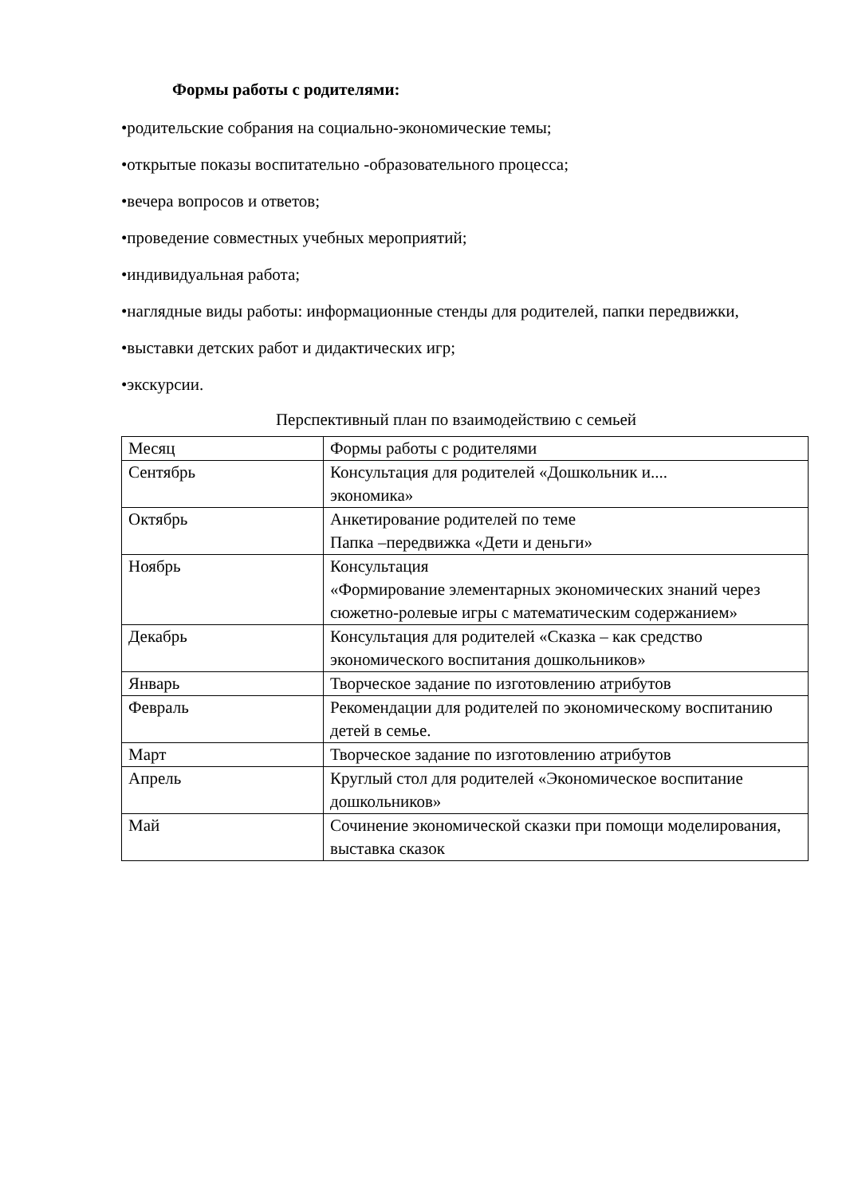Формы работы с родителями:
•родительские собрания на социально-экономические темы;
•открытые показы воспитательно -образовательного процесса;
•вечера вопросов и ответов;
•проведение совместных учебных мероприятий;
•индивидуальная работа;
•наглядные виды работы: информационные стенды для родителей, папки передвижки,
•выставки детских работ и дидактических игр;
•экскурсии.
Перспективный план по взаимодействию с семьей
| Месяц | Формы работы с родителями |
| Сентябрь | Консультация для родителей «Дошкольник и.... экономика» |
| Октябрь | Анкетирование родителей по теме Папка –передвижка «Дети и деньги» |
| Ноябрь | Консультация «Формирование элементарных экономических знаний через сюжетно-ролевые игры с математическим содержанием» |
| Декабрь | Консультация для родителей «Сказка – как средство экономического воспитания дошкольников» |
| Январь | Творческое задание по изготовлению атрибутов |
| Февраль | Рекомендации для родителей по экономическому воспитанию детей в семье. |
| Март | Творческое задание по изготовлению атрибутов |
| Апрель | Круглый стол для родителей «Экономическое воспитание дошкольников» |
| Май | Сочинение экономической сказки при помощи моделирования, выставка сказок |